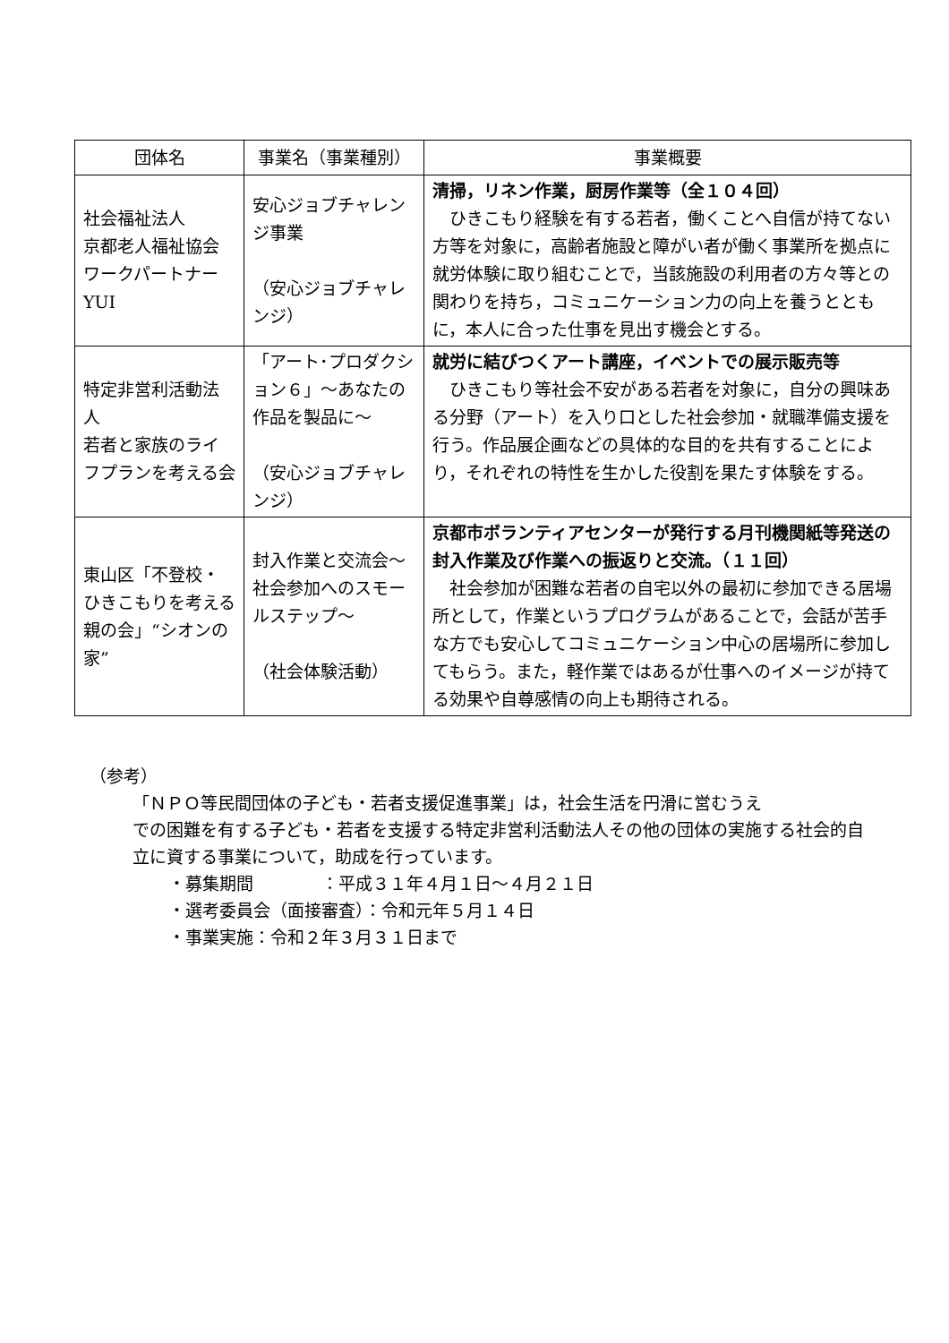| 団体名 | 事業名（事業種別） | 事業概要 |
| --- | --- | --- |
| 社会福祉法人 京都老人福祉協会 ワークパートナーYUI | 安心ジョブチャレンジ事業 （安心ジョブチャレンジ） | 清掃，リネン作業，厨房作業等（全１０４回） ひきこもり経験を有する若者，働くことへ自信が持てない方等を対象に，高齢者施設と障がい者が働く事業所を拠点に就労体験に取り組むことで，当該施設の利用者の方々等との関わりを持ち，コミュニケーション力の向上を養うとともに，本人に合った仕事を見出す機会とする。 |
| 特定非営利活動法人 若者と家族のライフプランを考える会 | 「アート･プロダクション６」～あなたの作品を製品に～ （安心ジョブチャレンジ） | 就労に結びつくアート講座，イベントでの展示販売等 ひきこもり等社会不安がある若者を対象に，自分の興味ある分野（アート）を入り口とした社会参加・就職準備支援を行う。作品展企画などの具体的な目的を共有することにより，それぞれの特性を生かした役割を果たす体験をする。 |
| 東山区「不登校・ひきこもりを考える親の会」“シオンの家” | 封入作業と交流会～社会参加へのスモールステップ～ （社会体験活動） | 京都市ボランティアセンターが発行する月刊機関紙等発送の封入作業及び作業への振返りと交流。（１１回） 社会参加が困難な若者の自宅以外の最初に参加できる居場所として，作業というプログラムがあることで，会話が苦手な方でも安心してコミュニケーション中心の居場所に参加してもらう。また，軽作業ではあるが仕事へのイメージが持てる効果や自尊感情の向上も期待される。 |
（参考）
「ＮＰＯ等民間団体の子ども・若者支援促進事業」は，社会生活を円滑に営むうえ
での困難を有する子ども・若者を支援する特定非営利活動法人その他の団体の実施する社会的自立に資する事業について，助成を行っています。
・募集期間　　　　：平成３１年４月１日～４月２１日
・選考委員会（面接審査）：令和元年５月１４日
・事業実施：令和２年３月３１日まで